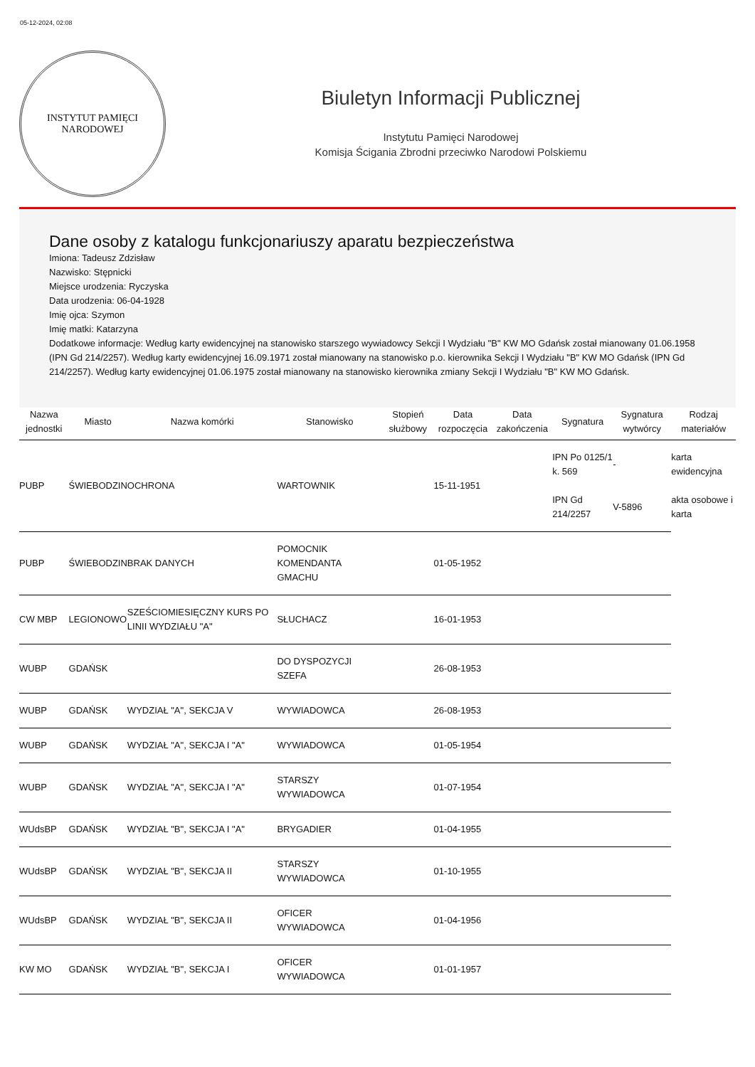05-12-2024, 02:08
INSTYTUT PAMIĘCI
NARODOWEJ
Biuletyn Informacji Publicznej
Instytutu Pamięci Narodowej
Komisja Ścigania Zbrodni przeciwko Narodowi Polskiemu
Dane osoby z katalogu funkcjonariuszy aparatu bezpieczeństwa
Imiona: Tadeusz Zdzisław
Nazwisko: Stępnicki
Miejsce urodzenia: Ryczyska
Data urodzenia: 06-04-1928
Imię ojca: Szymon
Imię matki: Katarzyna
Dodatkowe informacje: Według karty ewidencyjnej na stanowisko starszego wywiadowcy Sekcji I Wydziału "B" KW MO Gdańsk został mianowany 01.06.1958 (IPN Gd 214/2257). Według karty ewidencyjnej 16.09.1971 został mianowany na stanowisko p.o. kierownika Sekcji I Wydziału "B" KW MO Gdańsk (IPN Gd 214/2257). Według karty ewidencyjnej 01.06.1975 został mianowany na stanowisko kierownika zmiany Sekcji I Wydziału "B" KW MO Gdańsk.
| Nazwa jednostki | Miasto | Nazwa komórki | Stanowisko | Stopień służbowy | Data rozpoczęcia | Data zakończenia | Sygnatura | Sygnatura wytwórcy | Rodzaj materiałów |
| --- | --- | --- | --- | --- | --- | --- | --- | --- | --- |
| PUBP | ŚWIEBODZIN | OCHRONA | WARTOWNIK | | 15-11-1951 | | IPN Po 0125/1 k. 569 IPN Gd 214/2257 | - V-5896 | karta ewidencyjna akta osobowe i karta |
| PUBP | ŚWIEBODZIN | BRAK DANYCH | POMOCNIK KOMENDANTA GMACHU | | 01-05-1952 | | | | |
| CW MBP | LEGIONOWO | SZEŚCIOMIESIĘCZNY KURS PO LINII WYDZIAŁU "A" | SŁUCHACZ | | 16-01-1953 | | | | |
| WUBP | GDAŃSK | | DO DYSPOZYCJI SZEFA | | 26-08-1953 | | | | |
| WUBP | GDAŃSK | WYDZIAŁ "A", SEKCJA V | WYWIADOWCA | | 26-08-1953 | | | | |
| WUBP | GDAŃSK | WYDZIAŁ "A", SEKCJA I "A" | WYWIADOWCA | | 01-05-1954 | | | | |
| WUBP | GDAŃSK | WYDZIAŁ "A", SEKCJA I "A" | STARSZY WYWIADOWCA | | 01-07-1954 | | | | |
| WUdsBP | GDAŃSK | WYDZIAŁ "B", SEKCJA I "A" | BRYGADIER | | 01-04-1955 | | | | |
| WUdsBP | GDAŃSK | WYDZIAŁ "B", SEKCJA II | STARSZY WYWIADOWCA | | 01-10-1955 | | | | |
| WUdsBP | GDAŃSK | WYDZIAŁ "B", SEKCJA II | OFICER WYWIADOWCA | | 01-04-1956 | | | | |
| KW MO | GDAŃSK | WYDZIAŁ "B", SEKCJA I | OFICER WYWIADOWCA | | 01-01-1957 | | | | |